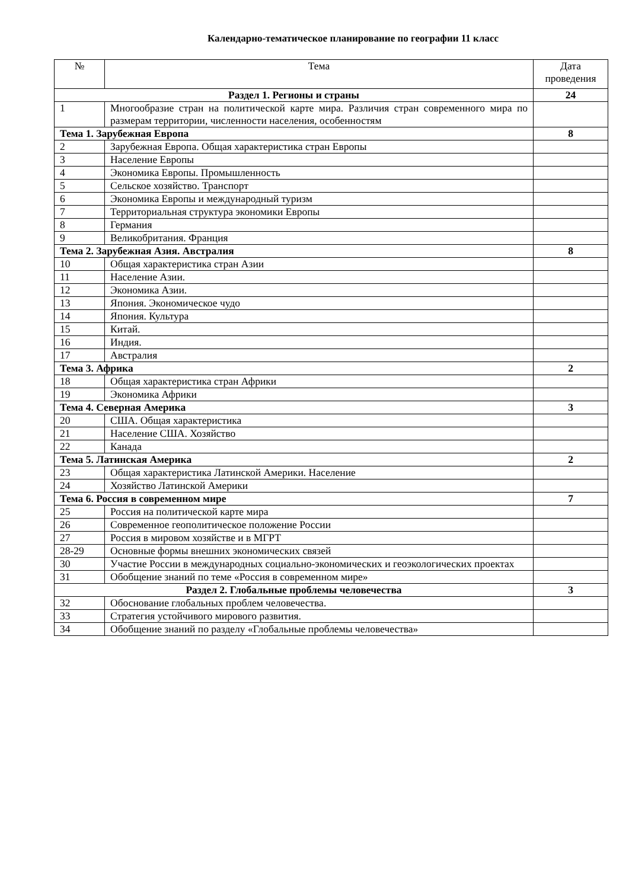Календарно-тематическое планирование по географии 11 класс
| № | Тема | Дата проведения |
| --- | --- | --- |
| Раздел 1. Регионы и страны | | 24 |
| 1 | Многообразие стран на политической карте мира. Различия стран современного мира по размерам территории, численности населения, особенностям | |
| Тема 1. Зарубежная Европа | | 8 |
| 2 | Зарубежная Европа. Общая характеристика стран Европы | |
| 3 | Население Европы | |
| 4 | Экономика Европы. Промышленность | |
| 5 | Сельское хозяйство. Транспорт | |
| 6 | Экономика Европы и международный туризм | |
| 7 | Территориальная структура экономики Европы | |
| 8 | Германия | |
| 9 | Великобритания. Франция | |
| Тема 2. Зарубежная Азия. Австралия | | 8 |
| 10 | Общая характеристика стран Азии | |
| 11 | Население Азии. | |
| 12 | Экономика Азии. | |
| 13 | Япония. Экономическое чудо | |
| 14 | Япония. Культура | |
| 15 | Китай. | |
| 16 | Индия. | |
| 17 | Австралия | |
| Тема 3. Африка | | 2 |
| 18 | Общая характеристика стран Африки | |
| 19 | Экономика Африки | |
| Тема 4. Северная Америка | | 3 |
| 20 | США. Общая характеристика | |
| 21 | Население США. Хозяйство | |
| 22 | Канада | |
| Тема 5. Латинская Америка | | 2 |
| 23 | Общая характеристика Латинской Америки. Население | |
| 24 | Хозяйство Латинской Америки | |
| Тема 6. Россия в современном мире | | 7 |
| 25 | Россия на политической карте мира | |
| 26 | Современное геополитическое положение России | |
| 27 | Россия в мировом хозяйстве и в МГРТ | |
| 28-29 | Основные формы внешних экономических связей | |
| 30 | Участие России в международных социально-экономических и геоэкологических проектах | |
| 31 | Обобщение знаний по теме «Россия в современном мире» | |
| Раздел 2. Глобальные проблемы человечества | | 3 |
| 32 | Обоснование глобальных проблем человечества. | |
| 33 | Стратегия устойчивого мирового развития. | |
| 34 | Обобщение знаний по разделу «Глобальные проблемы человечества» | |